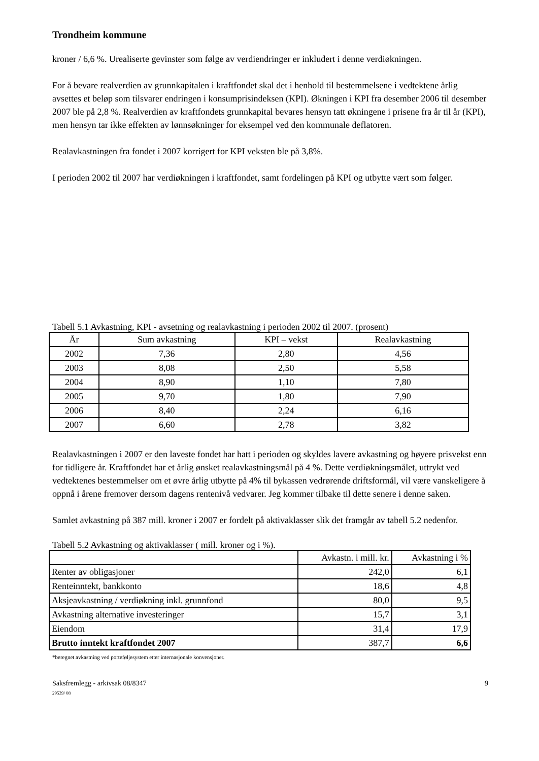Trondheim kommune
kroner / 6,6 %. Urealiserte gevinster som følge av verdiendringer er inkludert i denne verdiøkningen.
For å bevare realverdien av grunnkapitalen i kraftfondet skal det i henhold til bestemmelsene i vedtektene årlig avsettes et beløp som tilsvarer endringen i konsumprisindeksen (KPI). Økningen i KPI fra desember 2006 til desember 2007 ble på 2,8 %. Realverdien av kraftfondets grunnkapital bevares hensyn tatt økningene i prisene fra år til år (KPI), men hensyn tar ikke effekten av lønnsøkninger for eksempel ved den kommunale deflatoren.
Realavkastningen fra fondet i 2007 korrigert for KPI veksten ble på 3,8%.
I perioden 2002 til 2007 har verdiøkningen i kraftfondet, samt fordelingen på KPI og utbytte vært som følger.
Tabell 5.1 Avkastning, KPI - avsetning og realavkastning i perioden 2002 til 2007. (prosent)
| År | Sum avkastning | KPI – vekst | Realavkastning |
| --- | --- | --- | --- |
| 2002 | 7,36 | 2,80 | 4,56 |
| 2003 | 8,08 | 2,50 | 5,58 |
| 2004 | 8,90 | 1,10 | 7,80 |
| 2005 | 9,70 | 1,80 | 7,90 |
| 2006 | 8,40 | 2,24 | 6,16 |
| 2007 | 6,60 | 2,78 | 3,82 |
Realavkastningen i 2007 er den laveste fondet har hatt i perioden og skyldes lavere avkastning og høyere prisvekst enn for tidligere år. Kraftfondet har et årlig ønsket realavkastningsmål på 4 %. Dette verdiøkningsmålet, uttrykt ved vedtektenes bestemmelser om et øvre årlig utbytte på 4% til bykassen vedrørende driftsformål, vil være vanskeligere å oppnå i årene fremover dersom dagens rentenivå vedvarer. Jeg kommer tilbake til dette senere i denne saken.
Samlet avkastning på 387 mill. kroner i 2007 er fordelt på aktivaklasser slik det framgår av tabell 5.2 nedenfor.
Tabell 5.2 Avkastning og aktivaklasser ( mill. kroner og i %).
| | Avkastn. i mill. kr. | Avkastning i % |
| --- | --- | --- |
| Renter av obligasjoner | 242,0 | 6,1 |
| Renteinntekt, bankkonto | 18,6 | 4,8 |
| Aksjeavkastning / verdiøkning inkl. grunnfond | 80,0 | 9,5 |
| Avkastning alternative investeringer | 15,7 | 3,1 |
| Eiendom | 31,4 | 17,9 |
| Brutto inntekt kraftfondet 2007 | 387,7 | 6,6 |
*beregnet avkastning ved porteføljesystem etter internasjonale konvensjoner.
Saksfremlegg - arkivsak 08/8347
29539/ 08 9